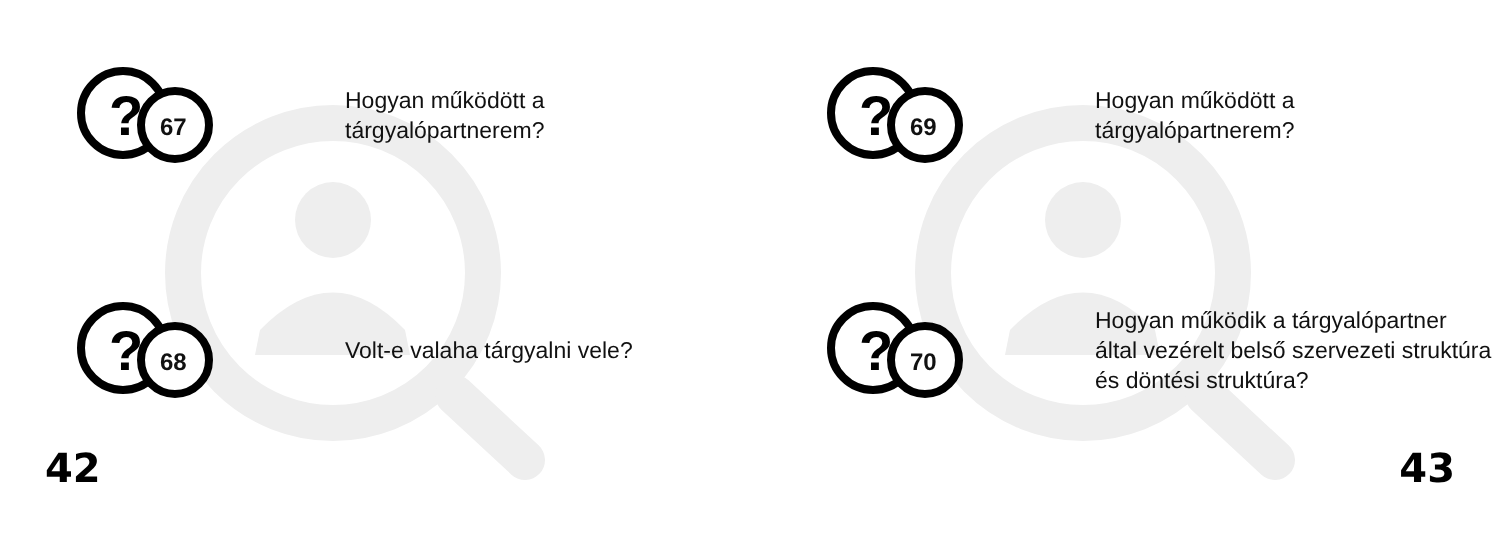?
67
Hogyan működött a
tárgyalópartnerem?
?
68
Volt-e valaha tárgyalni vele?
42
?
69
Hogyan működött a
tárgyalópartnerem?
?
70
Hogyan működik a tárgyalópartner
által vezérelt belső szervezeti struktúra
és döntési struktúra?
43